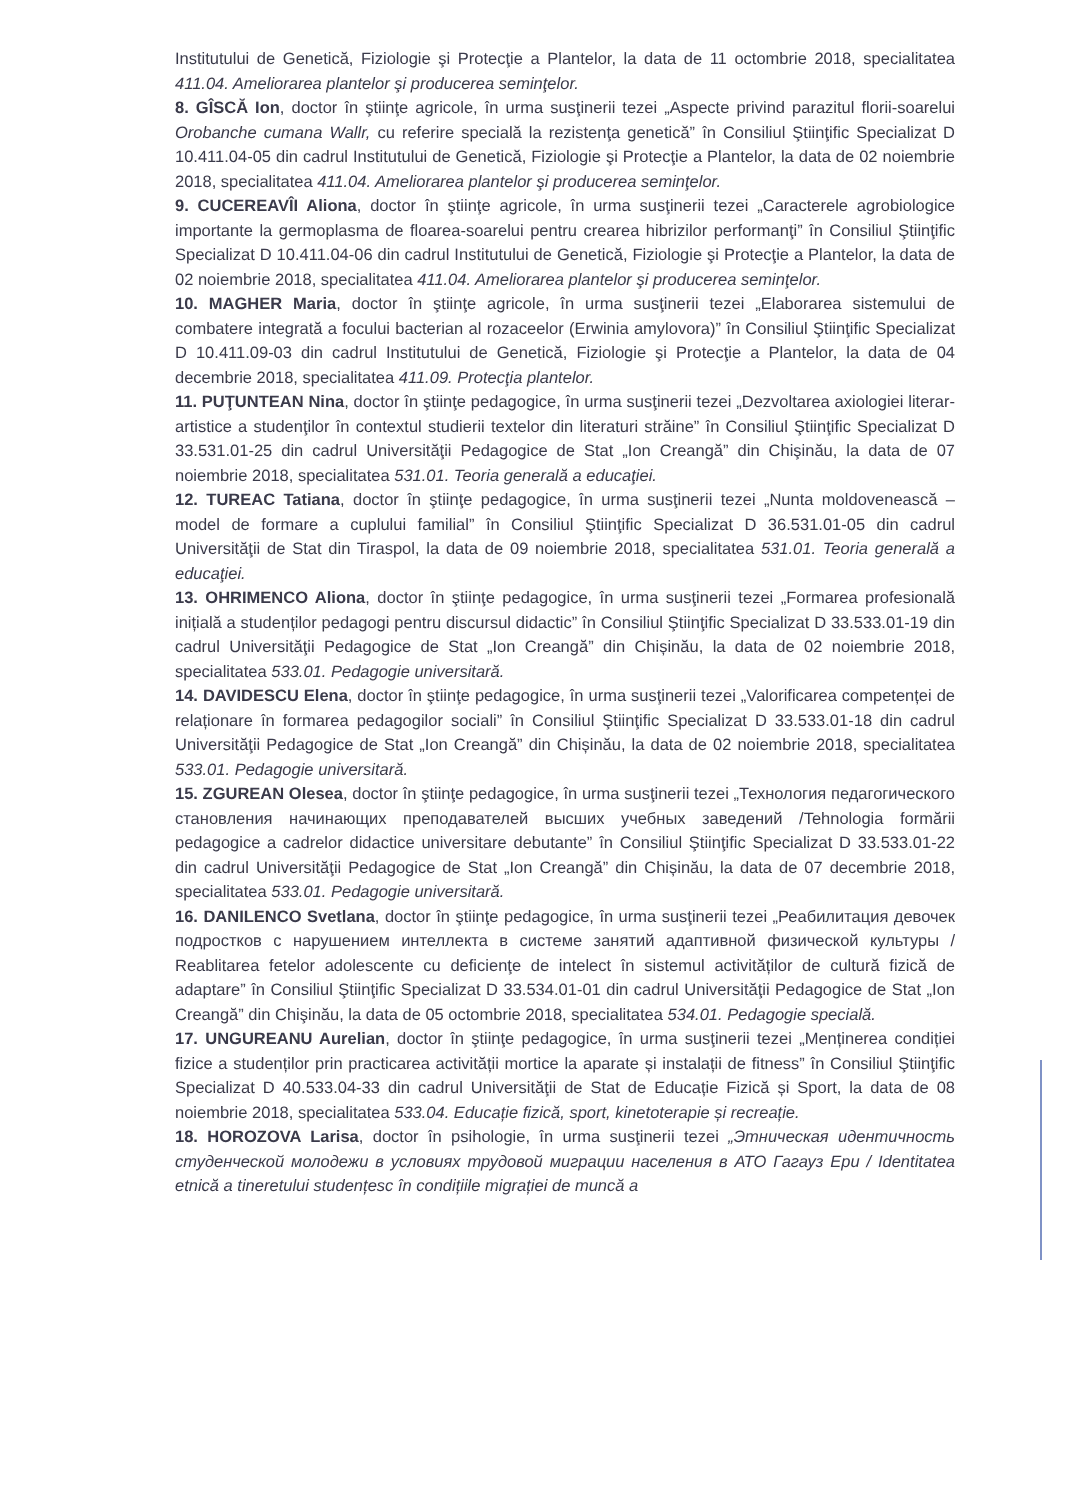Institutului de Genetică, Fiziologie şi Protecţie a Plantelor, la data de 11 octombrie 2018, specialitatea 411.04. Ameliorarea plantelor şi producerea seminţelor.
8. GÎSCĂ Ion, doctor în ştiinţe agricole, în urma susţinerii tezei „Aspecte privind parazitul florii-soarelui Orobanche cumana Wallr, cu referire specială la rezistenţa genetică” în Consiliul Ştiinţific Specializat D 10.411.04-05 din cadrul Institutului de Genetică, Fiziologie şi Protecţie a Plantelor, la data de 02 noiembrie 2018, specialitatea 411.04. Ameliorarea plantelor şi producerea seminţelor.
9. CUCEREAVÎI Aliona, doctor în ştiinţe agricole, în urma susţinerii tezei „Caracterele agrobiologice importante la germoplasma de floarea-soarelui pentru crearea hibrizilor performanţi” în Consiliul Ştiinţific Specializat D 10.411.04-06 din cadrul Institutului de Genetică, Fiziologie şi Protecţie a Plantelor, la data de 02 noiembrie 2018, specialitatea 411.04. Ameliorarea plantelor şi producerea seminţelor.
10. MAGHER Maria, doctor în ştiinţe agricole, în urma susţinerii tezei „Elaborarea sistemului de combatere integrată a focului bacterian al rozaceelor (Erwinia amylovora)” în Consiliul Ştiinţific Specializat D 10.411.09-03 din cadrul Institutului de Genetică, Fiziologie şi Protecţie a Plantelor, la data de 04 decembrie 2018, specialitatea 411.09. Protecţia plantelor.
11. PUŢUNTEAN Nina, doctor în ştiinţe pedagogice, în urma susţinerii tezei „Dezvoltarea axiologiei literar-artistice a studenţilor în contextul studierii textelor din literaturi străine” în Consiliul Ştiinţific Specializat D 33.531.01-25 din cadrul Universităţii Pedagogice de Stat „Ion Creangă” din Chişinău, la data de 07 noiembrie 2018, specialitatea 531.01. Teoria generală a educaţiei.
12. TUREAC Tatiana, doctor în ştiinţe pedagogice, în urma susţinerii tezei „Nunta moldovenească – model de formare a cuplului familial” în Consiliul Ştiinţific Specializat D 36.531.01-05 din cadrul Universităţii de Stat din Tiraspol, la data de 09 noiembrie 2018, specialitatea 531.01. Teoria generală a educaţiei.
13. OHRIMENCO Aliona, doctor în ştiinţe pedagogice, în urma susţinerii tezei „Formarea profesională inițială a studenților pedagogi pentru discursul didactic” în Consiliul Ştiinţific Specializat D 33.533.01-19 din cadrul Universităţii Pedagogice de Stat „Ion Creangă” din Chișinău, la data de 02 noiembrie 2018, specialitatea 533.01. Pedagogie universitară.
14. DAVIDESCU Elena, doctor în ştiinţe pedagogice, în urma susţinerii tezei „Valorificarea competenței de relaționare în formarea pedagogilor sociali” în Consiliul Ştiinţific Specializat D 33.533.01-18 din cadrul Universităţii Pedagogice de Stat „Ion Creangă” din Chișinău, la data de 02 noiembrie 2018, specialitatea 533.01. Pedagogie universitară.
15. ZGUREAN Olesea, doctor în ştiinţe pedagogice, în urma susţinerii tezei „Технология педагогического становления начинающих преподавателей высших учебных заведений /Tehnologia formării pedagogice a cadrelor didactice universitare debutante” în Consiliul Ştiinţific Specializat D 33.533.01-22 din cadrul Universităţii Pedagogice de Stat „Ion Creangă” din Chișinău, la data de 07 decembrie 2018, specialitatea 533.01. Pedagogie universitară.
16. DANILENCO Svetlana, doctor în ştiinţe pedagogice, în urma susţinerii tezei „Реабилитация девочек подростков с нарушением интеллекта в системе занятий адаптивной физической культуры / Reablitarea fetelor adolescente cu deficienţe de intelect în sistemul activităților de cultură fizică de adaptare” în Consiliul Ştiinţific Specializat D 33.534.01-01 din cadrul Universităţii Pedagogice de Stat „Ion Creangă” din Chişinău, la data de 05 octombrie 2018, specialitatea 534.01. Pedagogie specială.
17. UNGUREANU Aurelian, doctor în ştiinţe pedagogice, în urma susţinerii tezei „Menținerea condiției fizice a studenților prin practicarea activității mortice la aparate și instalații de fitness” în Consiliul Ştiinţific Specializat D 40.533.04-33 din cadrul Universităţii de Stat de Educație Fizică și Sport, la data de 08 noiembrie 2018, specialitatea 533.04. Educație fizică, sport, kinetoterapie și recreație.
18. HOROZOVA Larisa, doctor în psihologie, în urma susţinerii tezei „Этническая идентичность студенческой молодежи в условиях трудовой миграции населения в АТО Гагауз Ери / Identitatea etnică a tineretului studențesc în condițiile migrației de muncă a